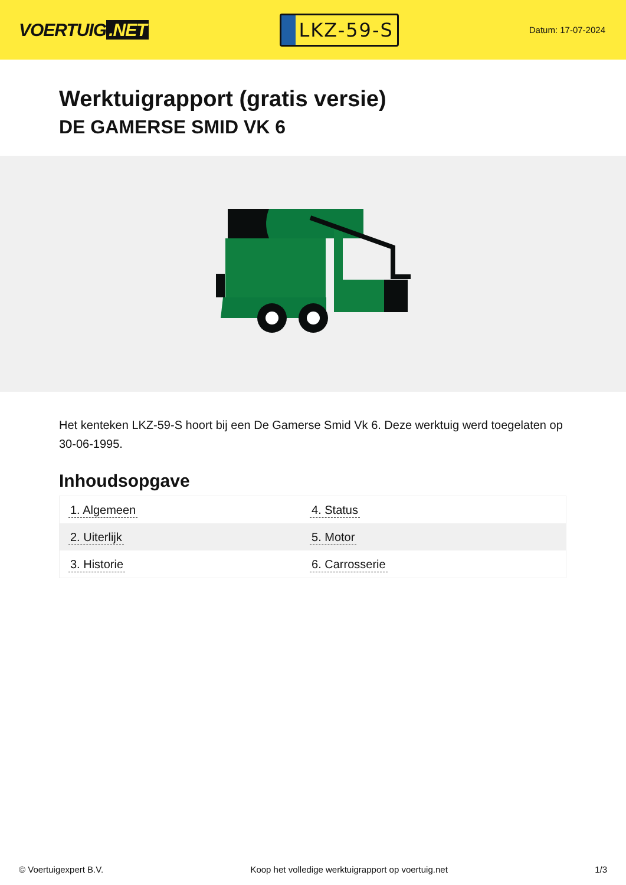VOERTUIG.NET
LKZ-59-S
Datum: 17-07-2024
Werktuigrapport (gratis versie)
DE GAMERSE SMID VK 6
Het kenteken LKZ-59-S hoort bij een De Gamerse Smid Vk 6. Deze werktuig werd toegelaten op 30-06-1995.
Inhoudsopgave
| 1. Algemeen | 4. Status |
| 2. Uiterlijk | 5. Motor |
| 3. Historie | 6. Carrosserie |
© Voertuigexpert B.V. Koop het volledige werktuigrapport op voertuig.net 1/3